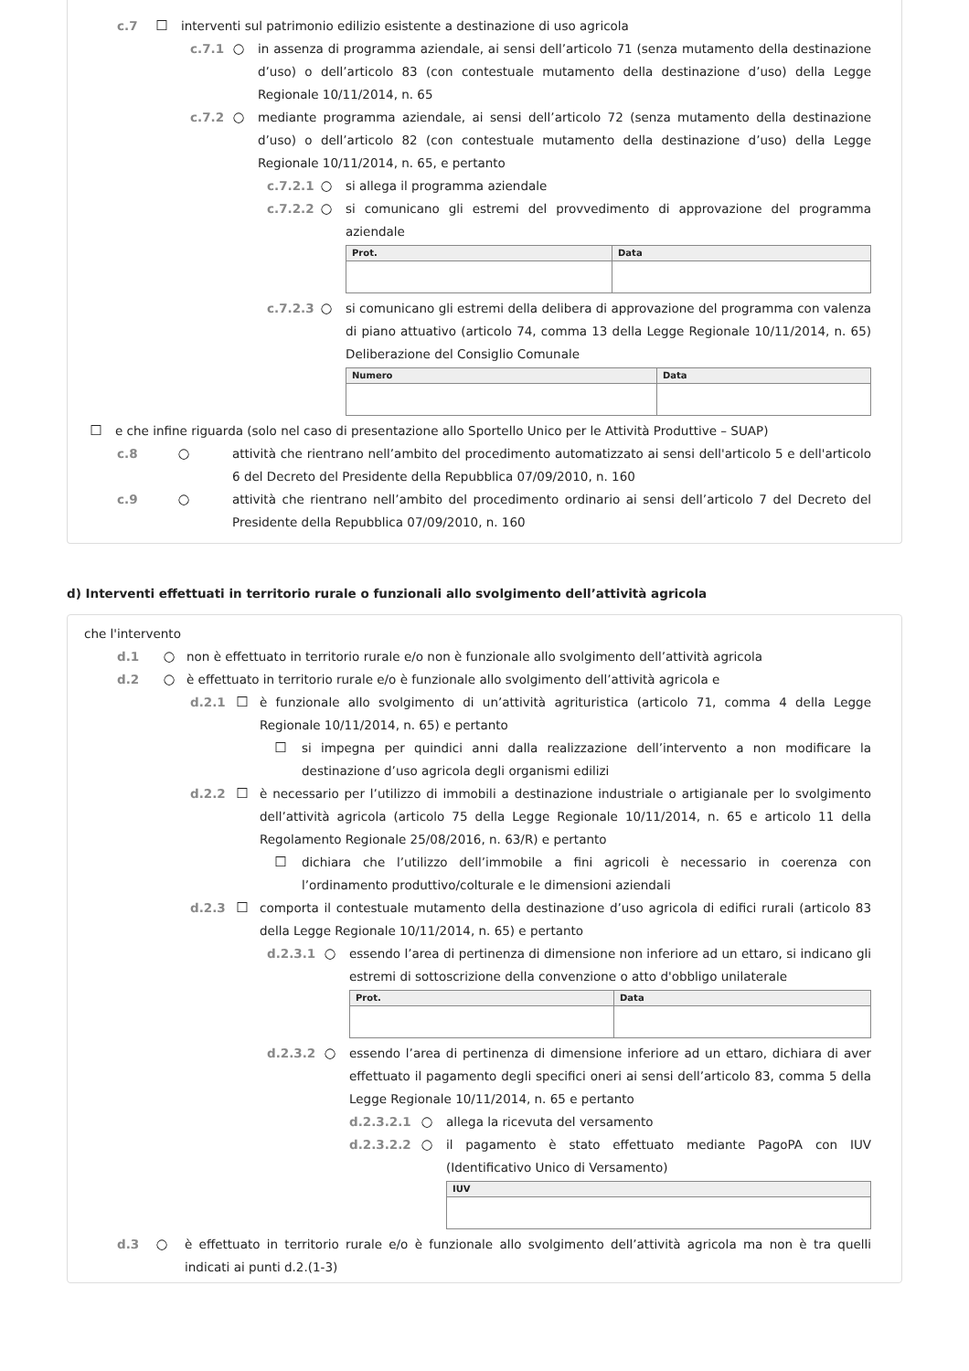c.7 ☐ interventi sul patrimonio edilizio esistente a destinazione di uso agricola
c.7.1 ○ in assenza di programma aziendale, ai sensi dell’articolo 71 (senza mutamento della destinazione d’uso) o dell’articolo 83 (con contestuale mutamento della destinazione d’uso) della Legge Regionale 10/11/2014, n. 65
c.7.2 ○ mediante programma aziendale, ai sensi dell’articolo 72 (senza mutamento della destinazione d’uso) o dell’articolo 82 (con contestuale mutamento della destinazione d’uso) della Legge Regionale 10/11/2014, n. 65, e pertanto
c.7.2.1 ○ si allega il programma aziendale
c.7.2.2 ○ si comunicano gli estremi del provvedimento di approvazione del programma aziendale
| Prot. | Data |
| --- | --- |
c.7.2.3 ○ si comunicano gli estremi della delibera di approvazione del programma con valenza di piano attuativo (articolo 74, comma 13 della Legge Regionale 10/11/2014, n. 65) Deliberazione del Consiglio Comunale
| Numero | Data |
| --- | --- |
☐ e che infine riguarda (solo nel caso di presentazione allo Sportello Unico per le Attività Produttive – SUAP)
c.8 ○ attività che rientrano nell’ambito del procedimento automatizzato ai sensi dell'articolo 5 e dell'articolo 6 del Decreto del Presidente della Repubblica 07/09/2010, n. 160
c.9 ○ attività che rientrano nell’ambito del procedimento ordinario ai sensi dell’articolo 7 del Decreto del Presidente della Repubblica 07/09/2010, n. 160
d) Interventi effettuati in territorio rurale o funzionali allo svolgimento dell’attività agricola
che l'intervento
d.1 ○ non è effettuato in territorio rurale e/o non è funzionale allo svolgimento dell’attività agricola
d.2 ○ è effettuato in territorio rurale e/o è funzionale allo svolgimento dell’attività agricola e
d.2.1 ☐ è funzionale allo svolgimento di un’attività agrituristica (articolo 71, comma 4 della Legge Regionale 10/11/2014, n. 65) e pertanto
☐ si impegna per quindici anni dalla realizzazione dell’intervento a non modificare la destinazione d’uso agricola degli organismi edilizi
d.2.2 ☐ è necessario per l’utilizzo di immobili a destinazione industriale o artigianale per lo svolgimento dell’attività agricola (articolo 75 della Legge Regionale 10/11/2014, n. 65 e articolo 11 della Regolamento Regionale 25/08/2016, n. 63/R) e pertanto
☐ dichiara che l’utilizzo dell’immobile a fini agricoli è necessario in coerenza con l’ordinamento produttivo/colturale e le dimensioni aziendali
d.2.3 ☐ comporta il contestuale mutamento della destinazione d’uso agricola di edifici rurali (articolo 83 della Legge Regionale 10/11/2014, n. 65) e pertanto
d.2.3.1 ○ essendo l’area di pertinenza di dimensione non inferiore ad un ettaro, si indicano gli estremi di sottoscrizione della convenzione o atto d'obbligo unilaterale
| Prot. | Data |
| --- | --- |
d.2.3.2 ○ essendo l’area di pertinenza di dimensione inferiore ad un ettaro, dichiara di aver effettuato il pagamento degli specifici oneri ai sensi dell’articolo 83, comma 5 della Legge Regionale 10/11/2014, n. 65 e pertanto
d.2.3.2.1 ○ allega la ricevuta del versamento
d.2.3.2.2 ○ il pagamento è stato effettuato mediante PagoPA con IUV (Identificativo Unico di Versamento)
| IUV |
| --- |
d.3 ○ è effettuato in territorio rurale e/o è funzionale allo svolgimento dell’attività agricola ma non è tra quelli indicati ai punti d.2.(1-3)